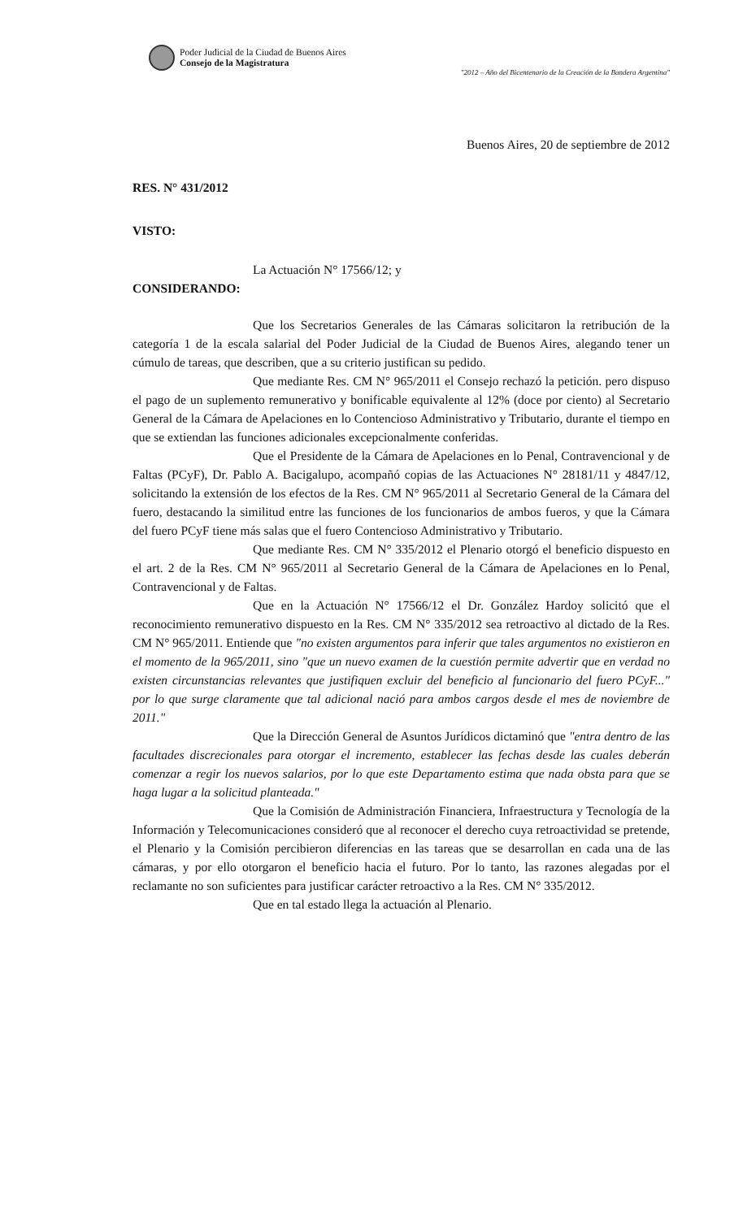Poder Judicial de la Ciudad de Buenos Aires
Consejo de la Magistratura
"2012 – Año del Bicentenario de la Creación de la Bandera Argentina"
Buenos Aires, 20 de septiembre de 2012
RES. N° 431/2012
VISTO:
La Actuación N° 17566/12; y
CONSIDERANDO:
Que los Secretarios Generales de las Cámaras solicitaron la retribución de la categoría 1 de la escala salarial del Poder Judicial de la Ciudad de Buenos Aires, alegando tener un cúmulo de tareas, que describen, que a su criterio justifican su pedido.
Que mediante Res. CM N° 965/2011 el Consejo rechazó la petición. pero dispuso el pago de un suplemento remunerativo y bonificable equivalente al 12% (doce por ciento) al Secretario General de la Cámara de Apelaciones en lo Contencioso Administrativo y Tributario, durante el tiempo en que se extiendan las funciones adicionales excepcionalmente conferidas.
Que el Presidente de la Cámara de Apelaciones en lo Penal, Contravencional y de Faltas (PCyF), Dr. Pablo A. Bacigalupo, acompañó copias de las Actuaciones N° 28181/11 y 4847/12, solicitando la extensión de los efectos de la Res. CM N° 965/2011 al Secretario General de la Cámara del fuero, destacando la similitud entre las funciones de los funcionarios de ambos fueros, y que la Cámara del fuero PCyF tiene más salas que el fuero Contencioso Administrativo y Tributario.
Que mediante Res. CM N° 335/2012 el Plenario otorgó el beneficio dispuesto en el art. 2 de la Res. CM N° 965/2011 al Secretario General de la Cámara de Apelaciones en lo Penal, Contravencional y de Faltas.
Que en la Actuación N° 17566/12 el Dr. González Hardoy solicitó que el reconocimiento remunerativo dispuesto en la Res. CM N° 335/2012 sea retroactivo al dictado de la Res. CM N° 965/2011. Entiende que "no existen argumentos para inferir que tales argumentos no existieron en el momento de la 965/2011, sino "que un nuevo examen de la cuestión permite advertir que en verdad no existen circunstancias relevantes que justifiquen excluir del beneficio al funcionario del fuero PCyF..." por lo que surge claramente que tal adicional nació para ambos cargos desde el mes de noviembre de 2011."
Que la Dirección General de Asuntos Jurídicos dictaminó que "entra dentro de las facultades discrecionales para otorgar el incremento, establecer las fechas desde las cuales deberán comenzar a regir los nuevos salarios, por lo que este Departamento estima que nada obsta para que se haga lugar a la solicitud planteada."
Que la Comisión de Administración Financiera, Infraestructura y Tecnología de la Información y Telecomunicaciones consideró que al reconocer el derecho cuya retroactividad se pretende, el Plenario y la Comisión percibieron diferencias en las tareas que se desarrollan en cada una de las cámaras, y por ello otorgaron el beneficio hacia el futuro. Por lo tanto, las razones alegadas por el reclamante no son suficientes para justificar carácter retroactivo a la Res. CM N° 335/2012.
Que en tal estado llega la actuación al Plenario.